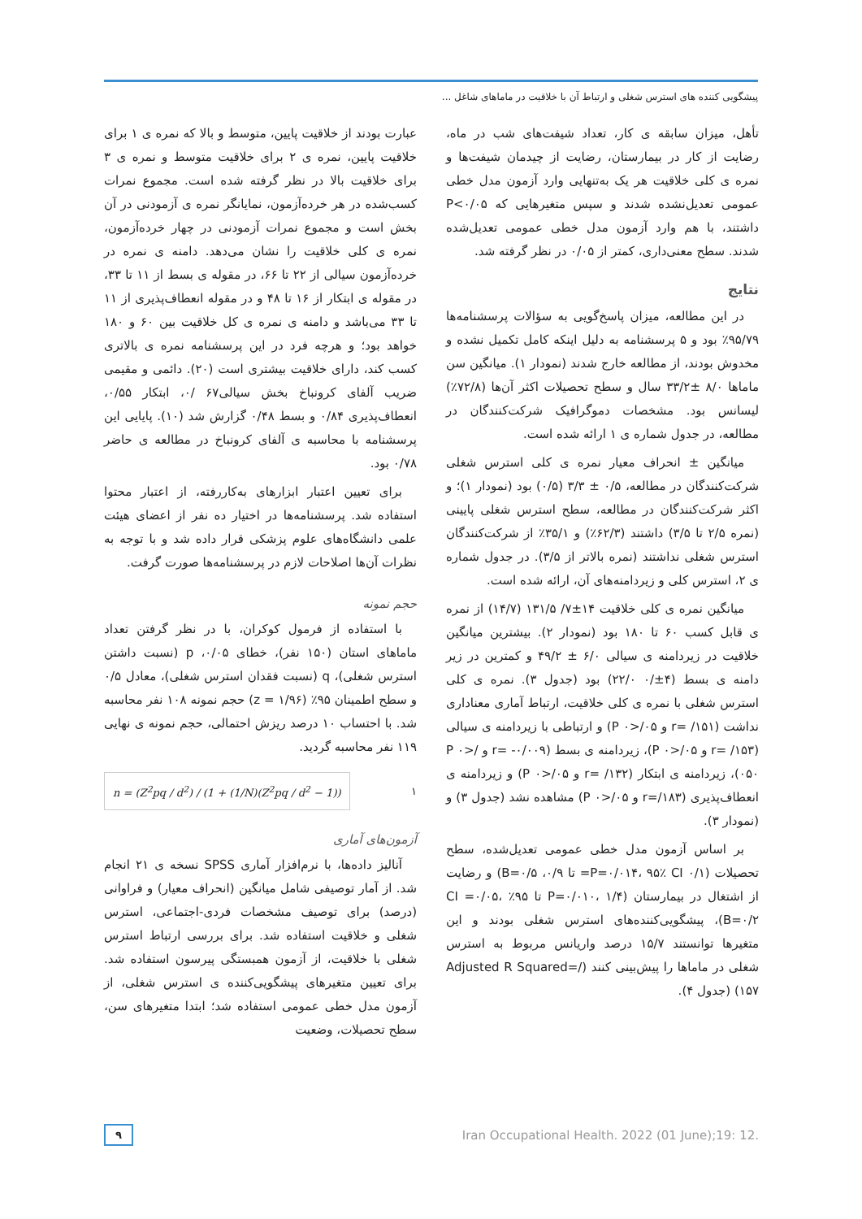پیشگویی کننده های استرس شغلی و ارتباط آن با خلاقیت در ماماهای شاغل ...
عبارت بودند از خلاقیت پایین، متوسط و بالا که نمره ی ۱ برای خلاقیت پایین، نمره ی ۲ برای خلاقیت متوسط و نمره ی ۳ برای خلاقیت بالا در نظر گرفته شده است. مجموع نمرات کسب‌شده در هر خرده‌آزمون، نمایانگر نمره ی آزمودنی در آن بخش است و مجموع نمرات آزمودنی در چهار خرده‌آزمون، نمره ی کلی خلاقیت را نشان می‌دهد. دامنه ی نمره در خرده‌آزمون سیالی از ۲۲ تا ۶۶، در مقوله ی بسط از ۱۱ تا ۳۳، در مقوله ی ابتکار از ۱۶ تا ۴۸ و در مقوله انعطاف‌پذیری از ۱۱ تا ۳۳ می‌باشد و دامنه ی نمره ی کل خلاقیت بین ۶۰ و ۱۸۰ خواهد بود؛ و هرچه فرد در این پرسشنامه نمره ی بالاتری کسب کند، دارای خلاقیت بیشتری است (۲۰). دائمی و مقیمی ضریب آلفای کرونباخ بخش سیالی۶۷ /۰، ابتکار ۰/۵۵، انعطاف‌پذیری ۰/۸۴ و بسط ۰/۴۸ گزارش شد (۱۰). پایایی این پرسشنامه با محاسبه ی آلفای کرونباخ در مطالعه ی حاضر ۰/۷۸ بود.
برای تعیین اعتبار ابزارهای به‌کاررفته، از اعتبار محتوا استفاده شد. پرسشنامه‌ها در اختیار ده نفر از اعضای هیئت علمی دانشگاه‌های علوم پزشکی قرار داده شد و با توجه به نظرات آن‌ها اصلاحات لازم در پرسشنامه‌ها صورت گرفت.
حجم نمونه
با استفاده از فرمول کوکران، با در نظر گرفتن تعداد ماماهای استان (۱۵۰ نفر)، خطای ۰/۰۵، p (نسبت داشتن استرس شغلی)، q (نسبت فقدان استرس شغلی)، معادل ۰/۵ و سطح اطمینان ۹۵٪ (z = ۱/۹۶) حجم نمونه ۱۰۸ نفر محاسبه شد. با احتساب ۱۰ درصد ریزش احتمالی، حجم نمونه ی نهایی ۱۱۹ نفر محاسبه گردید.
n = (Z<sup>2</sup>pq / d<sup>2</sup>) / (1 + (1/N)(Z<sup>2</sup>pq / d<sup>2</sup> − 1)) ۱
آزمون‌های آماری
آنالیز داده‌ها، با نرم‌افزار آماری SPSS نسخه ی ۲۱ انجام شد. از آمار توصیفی شامل میانگین (انحراف معیار) و فراوانی (درصد) برای توصیف مشخصات فردی-اجتماعی، استرس شغلی و خلاقیت استفاده شد. برای بررسی ارتباط استرس شغلی با خلاقیت، از آزمون همبستگی پیرسون استفاده شد. برای تعیین متغیرهای پیشگویی‌کننده ی استرس شغلی، از آزمون مدل خطی عمومی استفاده شد؛ ابتدا متغیرهای سن، سطح تحصیلات، وضعیت
تأهل، میزان سابقه ی کار، تعداد شیفت‌های شب در ماه، رضایت از کار در بیمارستان، رضایت از چیدمان شیفت‌ها و نمره ی کلی خلاقیت هر یک به‌تنهایی وارد آزمون مدل خطی عمومی تعدیل‌نشده شدند و سپس متغیرهایی که P<۰/۰۵ داشتند، با هم وارد آزمون مدل خطی عمومی تعدیل‌شده شدند. سطح معنی‌داری، کمتر از ۰/۰۵ در نظر گرفته شد.
نتایج
در این مطالعه، میزان پاسخ‌گویی به سؤالات پرسشنامه‌ها ۹۵/۷۹٪ بود و ۵ پرسشنامه به دلیل اینکه کامل تکمیل نشده و مخدوش بودند، از مطالعه خارج شدند (نمودار ۱). میانگین سن ماماها ۸/۰ ±۳۳/۲ سال و سطح تحصیلات اکثر آن‌ها (۷۲/۸٪) لیسانس بود. مشخصات دموگرافیک شرکت‌کنندگان در مطالعه، در جدول شماره ی ۱ ارائه شده است.
میانگین ± انحراف معیار نمره ی کلی استرس شغلی شرکت‌کنندگان در مطالعه، ۰/۵ ± ۳/۳ (۰/۵) بود (نمودار ۱)؛ و اکثر شرکت‌کنندگان در مطالعه، سطح استرس شغلی پایینی (نمره ۲/۵ تا ۳/۵) داشتند (۶۲/۳٪) و ۳۵/۱٪ از شرکت‌کنندگان استرس شغلی نداشتند (نمره بالاتر از ۳/۵). در جدول شماره ی ۲، استرس کلی و زیردامنه‌های آن، ارائه شده است.
میانگین نمره ی کلی خلاقیت ۱۴±۷/ ۱۳۱/۵ (۱۴/۷) از نمره ی قابل کسب ۶۰ تا ۱۸۰ بود (نمودار ۲). بیشترین میانگین خلاقیت در زیردامنه ی سیالی ۶/۰ ± ۴۹/۲ و کمترین در زیر دامنه ی بسط (۴±/۰ ۲۲/۰) بود (جدول ۳). نمره ی کلی استرس شغلی با نمره ی کلی خلاقیت، ارتباط آماری معناداری نداشت (r= /۱۵۱ و P ۰>/۰۵) و ارتباطی با زیردامنه ی سیالی (r= /۱۵۳ و P ۰>/۰۵)، زیردامنه ی بسط (r= -۰/۰۰۹ و P ۰>/۰۵۰)، زیردامنه ی ابتکار (r= /۱۳۲ و P ۰>/۰۵) و زیردامنه ی انعطاف‌پذیری (r=/۱۸۳ و P ۰>/۰۵) مشاهده نشد (جدول ۳) و (نمودار ۳).
بر اساس آزمون مدل خطی عمومی تعدیل‌شده، سطح تحصیلات (P=۰/۰۱۴، ۹۵٪ CI ۰/۱= تا ۰/۹، B=۰/۵) و رضایت از اشتغال در بیمارستان (P=۰/۰۱۰، ۱/۴ تا ۹۵٪ CI =۰/۰۵، B=۰/۲)، پیشگویی‌کننده‌های استرس شغلی بودند و این متغیرها توانستند ۱۵/۷ درصد واریانس مربوط به استرس شغلی در ماماها را پیش‌بینی کنند (Adjusted R Squared=/۱۵۷) (جدول ۴).
۹ Iran Occupational Health. 2022 (01 June);19: 12.